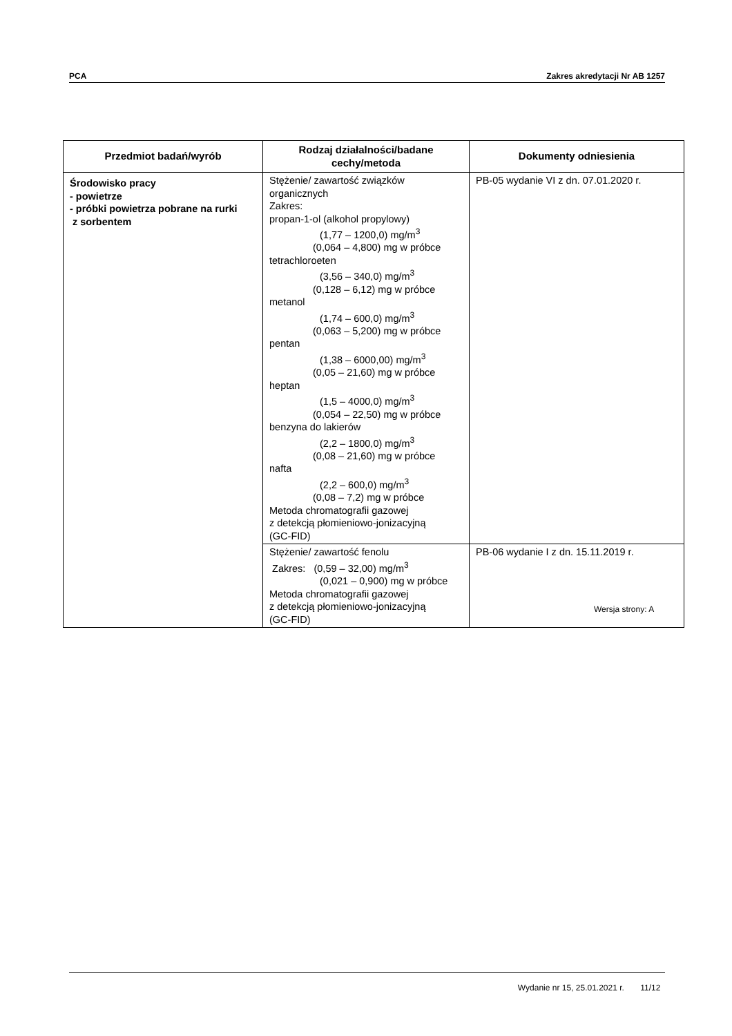PCA Zakres akredytacji Nr AB 1257
| Przedmiot badań/wyrób | Rodzaj działalności/badane cechy/metoda | Dokumenty odniesienia |
| --- | --- | --- |
| Środowisko pracy - powietrze - próbki powietrza pobrane na rurki z sorbentem | Stężenie/ zawartość związków organicznych Zakres: propan-1-ol (alkohol propylowy) (1,77 – 1200,0) mg/m<sup>3</sup> (0,064 – 4,800) mg w próbce tetrachloroeten (3,56 – 340,0) mg/m<sup>3</sup> (0,128 – 6,12) mg w próbce metanol (1,74 – 600,0) mg/m<sup>3</sup> (0,063 – 5,200) mg w próbce pentan (1,38 – 6000,00) mg/m<sup>3</sup> (0,05 – 21,60) mg w próbce heptan (1,5 – 4000,0) mg/m<sup>3</sup> (0,054 – 22,50) mg w próbce benzyna do lakierów (2,2 – 1800,0) mg/m<sup>3</sup> (0,08 – 21,60) mg w próbce nafta (2,2 – 600,0) mg/m<sup>3</sup> (0,08 – 7,2) mg w próbce Metoda chromatografii gazowej z detekcją płomieniowo-jonizacyjną (GC-FID) | PB-05 wydanie VI z dn. 07.01.2020 r. |
| | Stężenie/ zawartość fenolu Zakres: (0,59 – 32,00) mg/m<sup>3</sup> (0,021 – 0,900) mg w próbce Metoda chromatografii gazowej z detekcją płomieniowo-jonizacyjną (GC-FID) | PB-06 wydanie I z dn. 15.11.2019 r. |
Wersja strony: A
Wydanie nr 15, 25.01.2021 r. 11/12